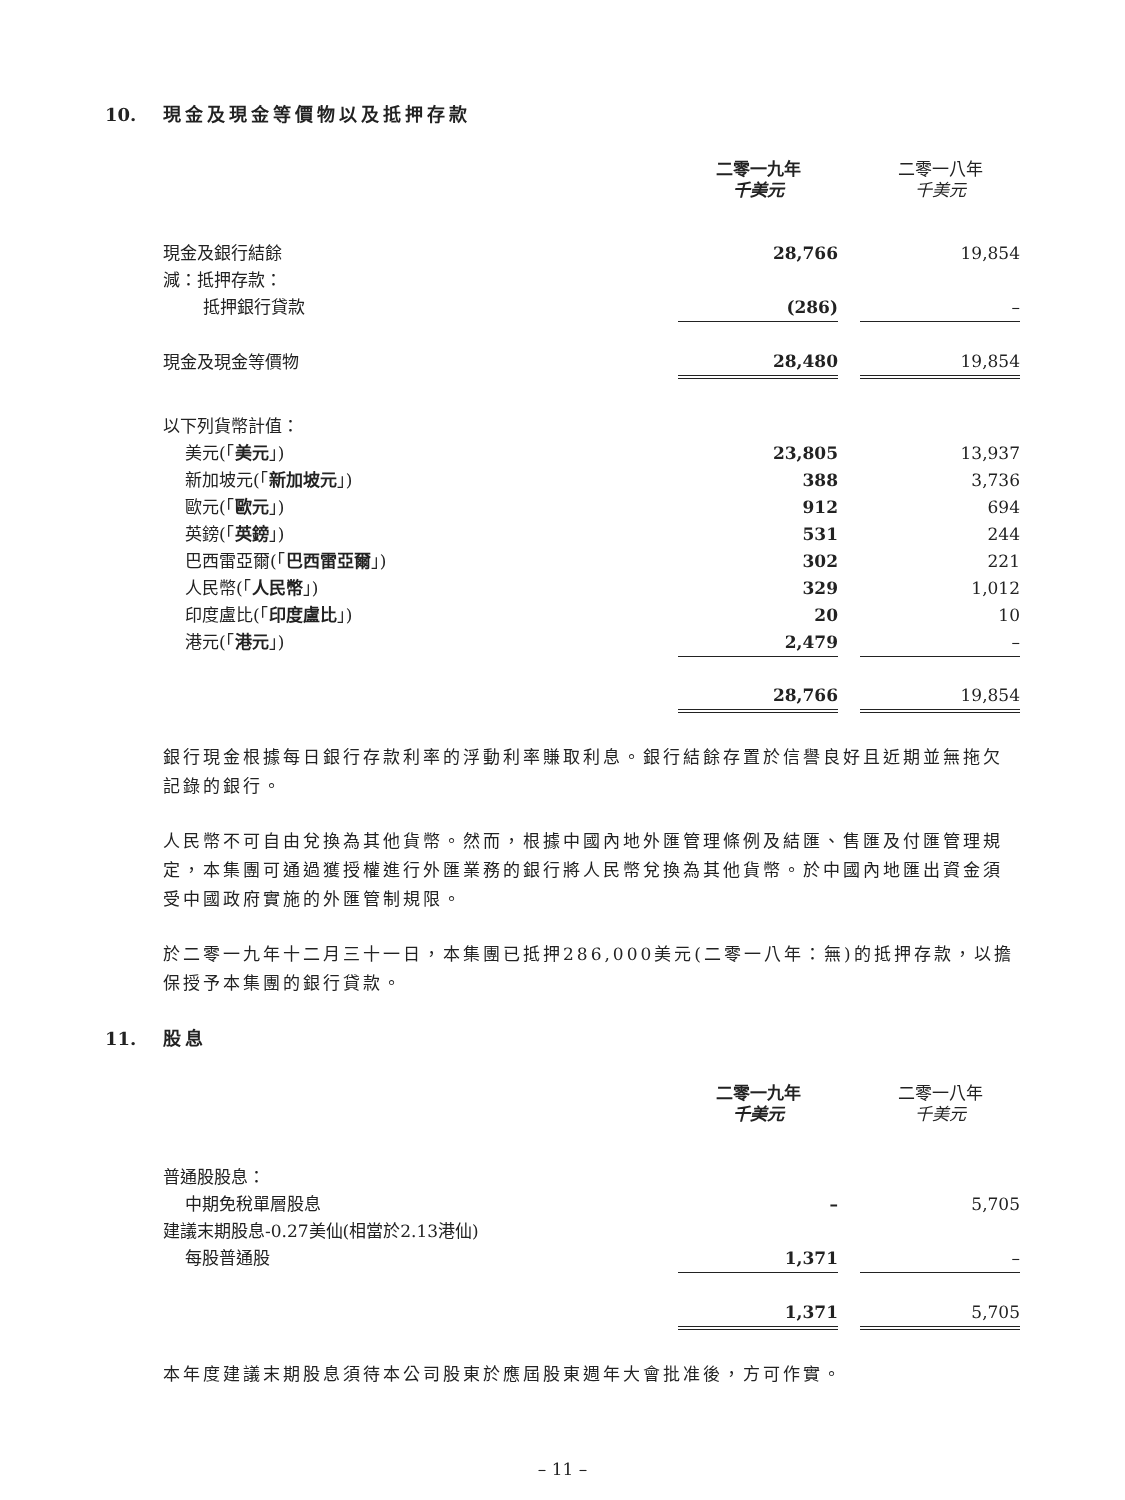10. 現金及現金等價物以及抵押存款
| | 二零一九年 千美元 | | 二零一八年 千美元 |
| 現金及銀行結餘 | 28,766 | | 19,854 |
| 減：抵押存款： | | | |
| 抵押銀行貸款 | (286) | | – |
| 現金及現金等價物 | 28,480 | | 19,854 |
| 以下列貨幣計值： | | | |
| 美元(「 美元 」) | 23,805 | | 13,937 |
| 新加坡元(「 新加坡元 」) | 388 | | 3,736 |
| 歐元(「 歐元 」) | 912 | | 694 |
| 英鎊(「 英鎊 」) | 531 | | 244 |
| 巴西雷亞爾(「 巴西雷亞爾 」) | 302 | | 221 |
| 人民幣(「 人民幣 」) | 329 | | 1,012 |
| 印度盧比(「 印度盧比 」) | 20 | | 10 |
| 港元(「 港元 」) | 2,479 | | – |
| | 28,766 | | 19,854 |
銀行現金根據每日銀行存款利率的浮動利率賺取利息。銀行結餘存置於信譽良好且近期並無拖欠記錄的銀行。
人民幣不可自由兌換為其他貨幣。然而，根據中國內地外匯管理條例及結匯、售匯及付匯管理規定，本集團可通過獲授權進行外匯業務的銀行將人民幣兌換為其他貨幣。於中國內地匯出資金須受中國政府實施的外匯管制規限。
於二零一九年十二月三十一日，本集團已抵押286,000美元(二零一八年：無)的抵押存款，以擔保授予本集團的銀行貸款。
11. 股息
| | 二零一九年 千美元 | | 二零一八年 千美元 |
| 普通股股息： | | | |
| 中期免稅單層股息 | – | | 5,705 |
| 建議末期股息-0.27美仙(相當於2.13港仙) | | | |
| 每股普通股 | 1,371 | | – |
| | 1,371 | | 5,705 |
本年度建議末期股息須待本公司股東於應屆股東週年大會批准後，方可作實。
– 11 –